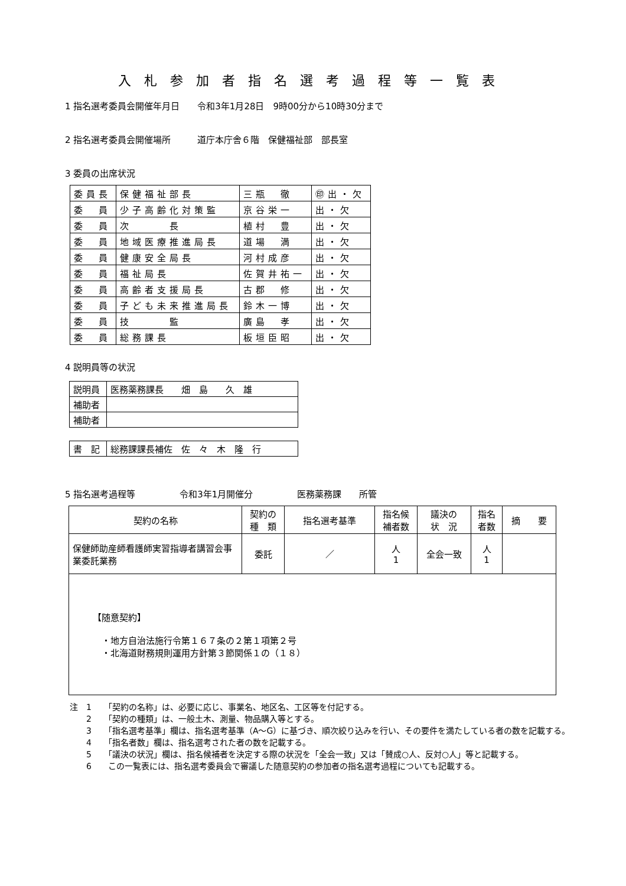入札参加者指名選考過程等一覧表
1 指名選考委員会開催年月日　　令和3年1月28日　9時00分から10時30分まで
2 指名選考委員会開催場所　　　道庁本庁舎６階　保健福祉部　部長室
3 委員の出席状況
| 委員長 | 保健福祉部長 | 三瓶 徹 | ㊞出・欠 |
| 委 員 | 少子高齢化対策監 | 京谷栄一 | 出・欠 |
| 委 員 | 次 長 | 植村 豊 | 出・欠 |
| 委 員 | 地域医療推進局長 | 道場 満 | 出・欠 |
| 委 員 | 健康安全局長 | 河村成彦 | 出・欠 |
| 委 員 | 福祉局長 | 佐賀井祐一 | 出・欠 |
| 委 員 | 高齢者支援局長 | 古郡 修 | 出・欠 |
| 委 員 | 子ども未来推進局長 | 鈴木一博 | 出・欠 |
| 委 員 | 技 監 | 廣島 孝 | 出・欠 |
| 委 員 | 総務課長 | 板垣臣昭 | 出・欠 |
4 説明員等の状況
| 説明員 | 医務薬務課長 畑 島 久 雄 |
| 補助者 | |
| 補助者 | |
| 書 記 | 総務課課長補佐 佐 々 木 隆 行 |
5 指名選考過程等　　　　　令和3年1月開催分　　　　　医務薬務課　　所管
| 契約の名称 | 契約の 種 類 | 指名選考基準 | 指名候 補者数 | 議決の 状 況 | 指名 者数 | 摘 要 |
| --- | --- | --- | --- | --- | --- | --- |
| 保健師助産師看護師実習指導者講習会事業委託業務 | 委託 | ／ | 人 1 | 全会一致 | 人 1 | |
| 【随意契約】 ・地方自治法施行令第１６７条の２第１項第２号 ・北海道財務規則運用方針第３節関係１の（１８） | | | | | | |
注　1　　「契約の名称」は、必要に応じ、事業名、地区名、工区等を付記する。
　　2　　「契約の種類」は、一般土木、測量、物品購入等とする。
　　3　　「指名選考基準」欄は、指名選考基準（A～G）に基づき、順次絞り込みを行い、その要件を満たしている者の数を記載する。
　　4　　「指名者数」欄は、指名選考された者の数を記載する。
　　5　　「議決の状況」欄は、指名候補者を決定する際の状況を「全会一致」又は「賛成○人、反対○人」等と記載する。
　　6　　この一覧表には、指名選考委員会で審議した随意契約の参加者の指名選考過程についても記載する。